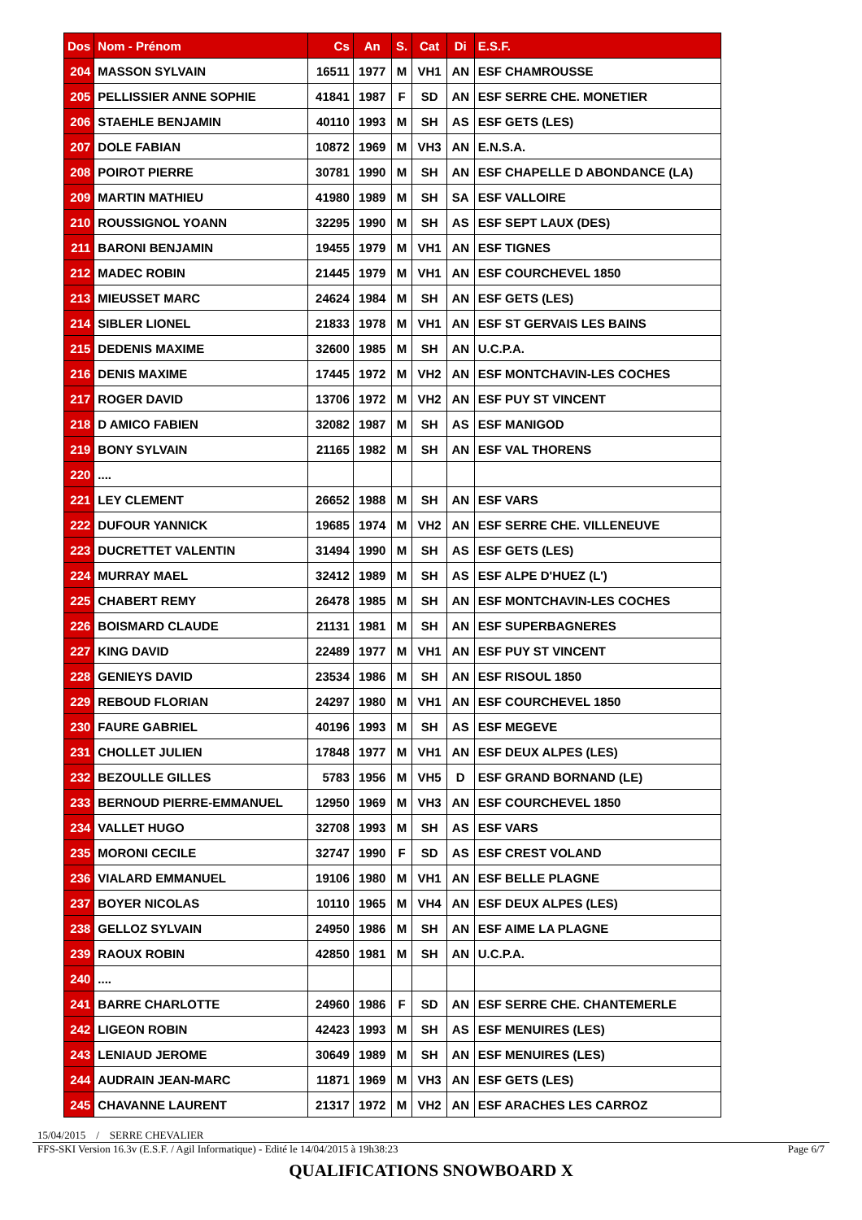| Dos | Nom - Prénom | Cs | An | S. | Cat | Di | E.S.F. |
| --- | --- | --- | --- | --- | --- | --- | --- |
| 204 | MASSON SYLVAIN | 16511 | 1977 | M | VH1 | AN | ESF CHAMROUSSE |
| 205 | PELLISSIER ANNE SOPHIE | 41841 | 1987 | F | SD | AN | ESF SERRE CHE. MONETIER |
| 206 | STAEHLE BENJAMIN | 40110 | 1993 | M | SH | AS | ESF GETS (LES) |
| 207 | DOLE FABIAN | 10872 | 1969 | M | VH3 | AN | E.N.S.A. |
| 208 | POIROT PIERRE | 30781 | 1990 | M | SH | AN | ESF CHAPELLE D ABONDANCE (LA) |
| 209 | MARTIN MATHIEU | 41980 | 1989 | M | SH | SA | ESF VALLOIRE |
| 210 | ROUSSIGNOL YOANN | 32295 | 1990 | M | SH | AS | ESF SEPT LAUX (DES) |
| 211 | BARONI BENJAMIN | 19455 | 1979 | M | VH1 | AN | ESF TIGNES |
| 212 | MADEC ROBIN | 21445 | 1979 | M | VH1 | AN | ESF COURCHEVEL 1850 |
| 213 | MIEUSSET MARC | 24624 | 1984 | M | SH | AN | ESF GETS (LES) |
| 214 | SIBLER LIONEL | 21833 | 1978 | M | VH1 | AN | ESF ST GERVAIS LES BAINS |
| 215 | DEDENIS MAXIME | 32600 | 1985 | M | SH | AN | U.C.P.A. |
| 216 | DENIS MAXIME | 17445 | 1972 | M | VH2 | AN | ESF MONTCHAVIN-LES COCHES |
| 217 | ROGER DAVID | 13706 | 1972 | M | VH2 | AN | ESF PUY ST VINCENT |
| 218 | D AMICO FABIEN | 32082 | 1987 | M | SH | AS | ESF MANIGOD |
| 219 | BONY SYLVAIN | 21165 | 1982 | M | SH | AN | ESF VAL THORENS |
| 220 | .... | | | | | | |
| 221 | LEY CLEMENT | 26652 | 1988 | M | SH | AN | ESF VARS |
| 222 | DUFOUR YANNICK | 19685 | 1974 | M | VH2 | AN | ESF SERRE CHE. VILLENEUVE |
| 223 | DUCRETTET VALENTIN | 31494 | 1990 | M | SH | AS | ESF GETS (LES) |
| 224 | MURRAY MAEL | 32412 | 1989 | M | SH | AS | ESF ALPE D'HUEZ (L') |
| 225 | CHABERT REMY | 26478 | 1985 | M | SH | AN | ESF MONTCHAVIN-LES COCHES |
| 226 | BOISMARD CLAUDE | 21131 | 1981 | M | SH | AN | ESF SUPERBAGNERES |
| 227 | KING DAVID | 22489 | 1977 | M | VH1 | AN | ESF PUY ST VINCENT |
| 228 | GENIEYS DAVID | 23534 | 1986 | M | SH | AN | ESF RISOUL 1850 |
| 229 | REBOUD FLORIAN | 24297 | 1980 | M | VH1 | AN | ESF COURCHEVEL 1850 |
| 230 | FAURE GABRIEL | 40196 | 1993 | M | SH | AS | ESF MEGEVE |
| 231 | CHOLLET JULIEN | 17848 | 1977 | M | VH1 | AN | ESF DEUX ALPES (LES) |
| 232 | BEZOULLE GILLES | 5783 | 1956 | M | VH5 | D | ESF GRAND BORNAND (LE) |
| 233 | BERNOUD PIERRE-EMMANUEL | 12950 | 1969 | M | VH3 | AN | ESF COURCHEVEL 1850 |
| 234 | VALLET HUGO | 32708 | 1993 | M | SH | AS | ESF VARS |
| 235 | MORONI CECILE | 32747 | 1990 | F | SD | AS | ESF CREST VOLAND |
| 236 | VIALARD EMMANUEL | 19106 | 1980 | M | VH1 | AN | ESF BELLE PLAGNE |
| 237 | BOYER NICOLAS | 10110 | 1965 | M | VH4 | AN | ESF DEUX ALPES (LES) |
| 238 | GELLOZ SYLVAIN | 24950 | 1986 | M | SH | AN | ESF AIME LA PLAGNE |
| 239 | RAOUX ROBIN | 42850 | 1981 | M | SH | AN | U.C.P.A. |
| 240 | .... | | | | | | |
| 241 | BARRE CHARLOTTE | 24960 | 1986 | F | SD | AN | ESF SERRE CHE. CHANTEMERLE |
| 242 | LIGEON ROBIN | 42423 | 1993 | M | SH | AS | ESF MENUIRES (LES) |
| 243 | LENIAUD JEROME | 30649 | 1989 | M | SH | AN | ESF MENUIRES (LES) |
| 244 | AUDRAIN JEAN-MARC | 11871 | 1969 | M | VH3 | AN | ESF GETS (LES) |
| 245 | CHAVANNE LAURENT | 21317 | 1972 | M | VH2 | AN | ESF ARACHES LES CARROZ |
15/04/2015 / SERRE CHEVALIER
FFS-SKI Version 16.3v (E.S.F. / Agil Informatique) - Edité le 14/04/2015 à 19h38:23 Page 6/7
QUALIFICATIONS SNOWBOARD X